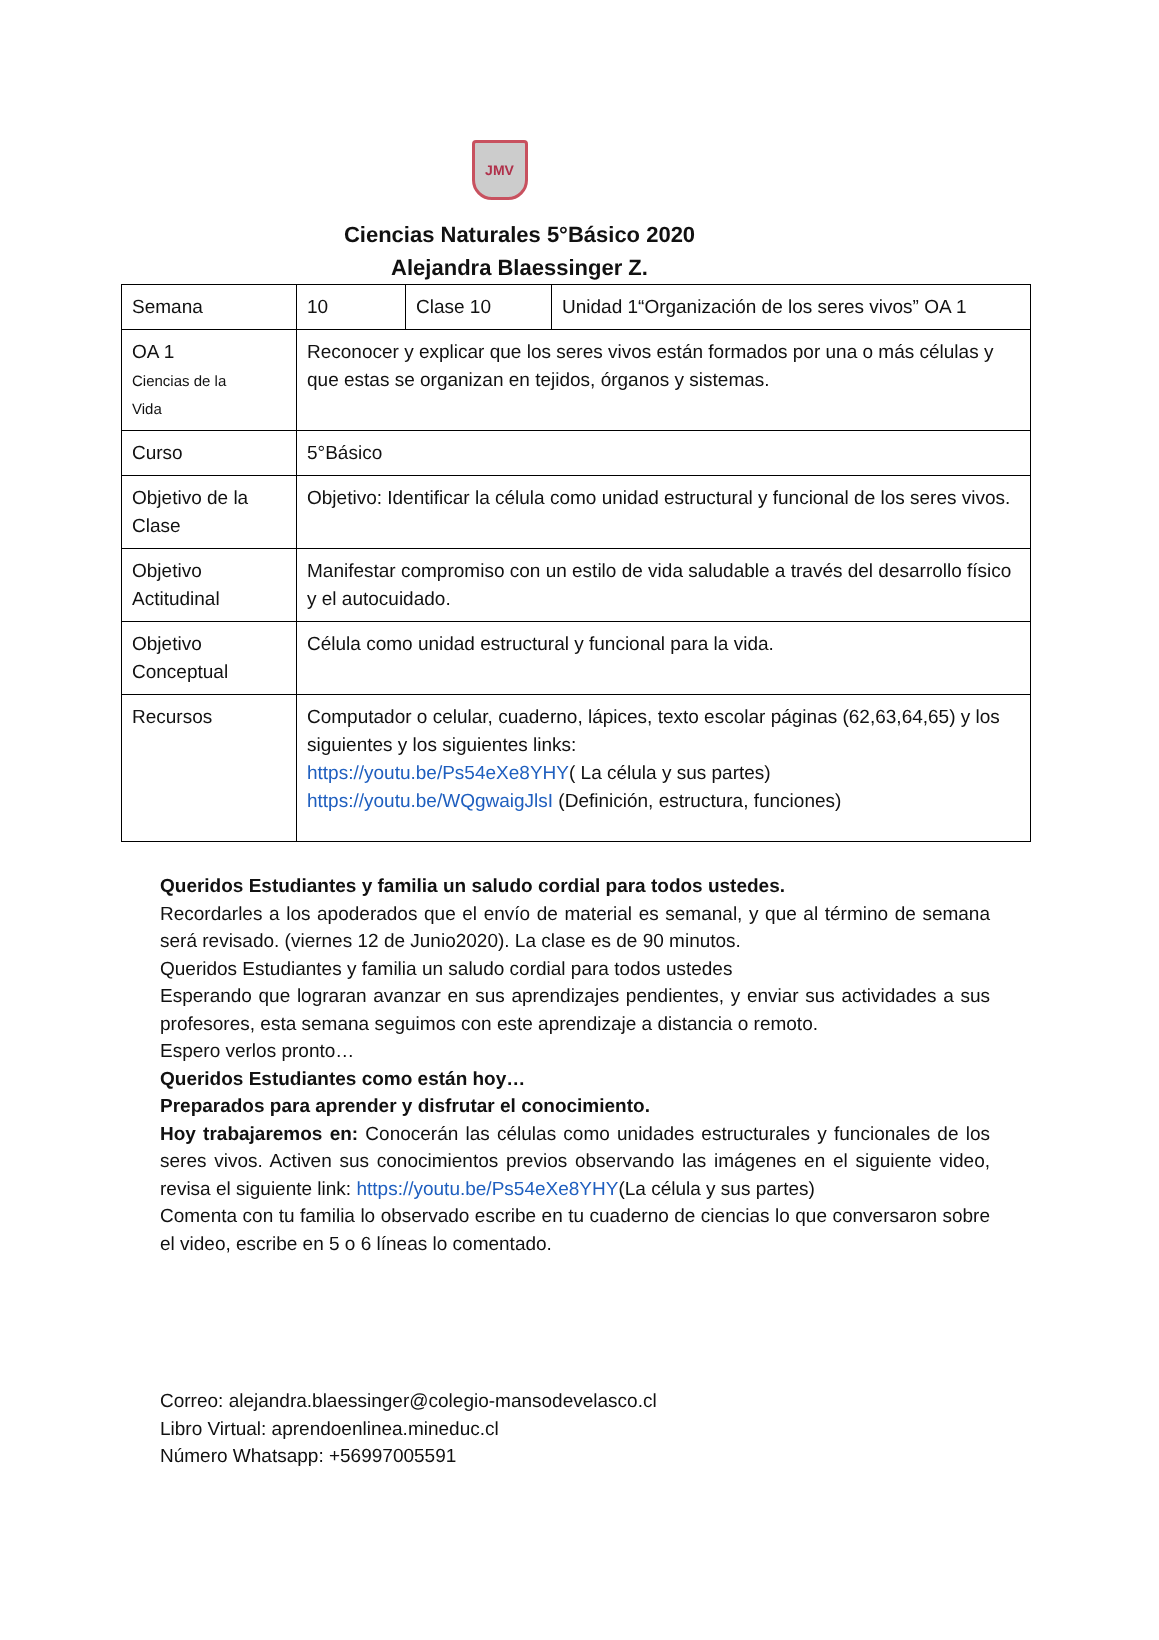JMV
Ciencias Naturales 5°Básico 2020
Alejandra Blaessinger Z.
| Semana | 10 | Clase 10 | Unidad 1“Organización de los seres vivos” OA 1 |
| OA 1 Ciencias de la Vida | Reconocer y explicar que los seres vivos están formados por una o más células y que estas se organizan en tejidos, órganos y sistemas. | | |
| Curso | 5°Básico | | |
| Objetivo de la Clase | Objetivo: Identificar la célula como unidad estructural y funcional de los seres vivos. | | |
| Objetivo Actitudinal | Manifestar compromiso con un estilo de vida saludable a través del desarrollo físico y el autocuidado. | | |
| Objetivo Conceptual | Célula como unidad estructural y funcional para la vida. | | |
| Recursos | Computador o celular, cuaderno, lápices, texto escolar páginas (62,63,64,65) y los siguientes y los siguientes links: https://youtu.be/Ps54eXe8YHY ( La célula y sus partes) https://youtu.be/WQgwaigJlsI (Definición, estructura, funciones) | | |
Queridos Estudiantes y familia un saludo cordial para todos ustedes.
Recordarles a los apoderados que el envío de material es semanal, y que al término de semana será revisado. (viernes 12 de Junio2020). La clase es de 90 minutos.
Queridos Estudiantes y familia un saludo cordial para todos ustedes
Esperando que lograran avanzar en sus aprendizajes pendientes, y enviar sus actividades a sus profesores, esta semana seguimos con este aprendizaje a distancia o remoto.
Espero verlos pronto…
Queridos Estudiantes como están hoy…
Preparados para aprender y disfrutar el conocimiento.
Hoy trabajaremos en: Conocerán las células como unidades estructurales y funcionales de los seres vivos. Activen sus conocimientos previos observando las imágenes en el siguiente video, revisa el siguiente link: https://youtu.be/Ps54eXe8YHY(La célula y sus partes)
Comenta con tu familia lo observado escribe en tu cuaderno de ciencias lo que conversaron sobre el video, escribe en 5 o 6 líneas lo comentado.
Correo: alejandra.blaessinger@colegio-mansodevelasco.cl
Libro Virtual: aprendoenlinea.mineduc.cl
Número Whatsapp: +56997005591